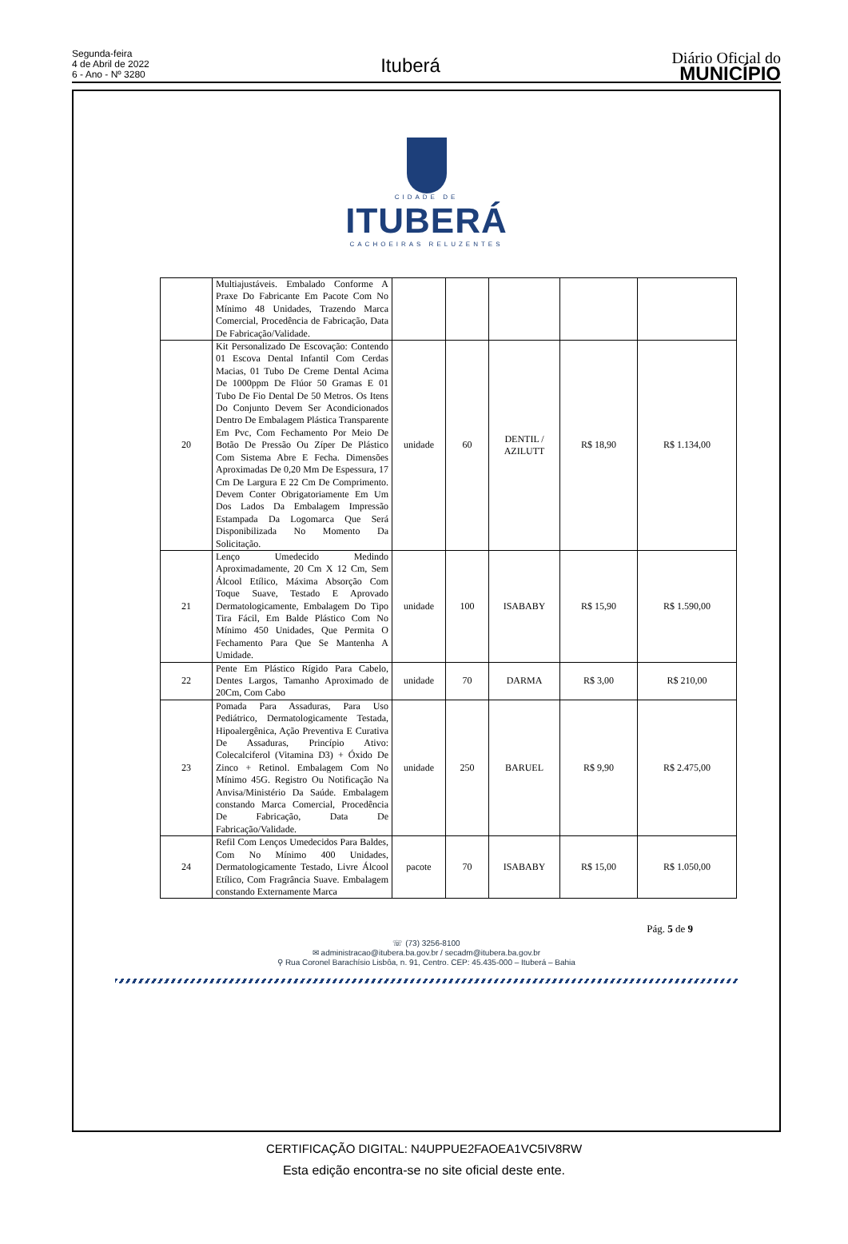Segunda-feira
4 de Abril de 2022
6 - Ano - Nº 3280
Ituberá
Diário Oficial do
MUNICÍPIO
CIDADE DE
ITUBERÁ
CACHOEIRAS RELUZENTES
| | Multiajustáveis. Embalado Conforme A Praxe Do Fabricante Em Pacote Com No Mínimo 48 Unidades, Trazendo Marca Comercial, Procedência de Fabricação, Data De Fabricação/Validade. | | | | | |
| 20 | Kit Personalizado De Escovação: Contendo 01 Escova Dental Infantil Com Cerdas Macias, 01 Tubo De Creme Dental Acima De 1000ppm De Flúor 50 Gramas E 01 Tubo De Fio Dental De 50 Metros. Os Itens Do Conjunto Devem Ser Acondicionados Dentro De Embalagem Plástica Transparente Em Pvc, Com Fechamento Por Meio De Botão De Pressão Ou Zíper De Plástico Com Sistema Abre E Fecha. Dimensões Aproximadas De 0,20 Mm De Espessura, 17 Cm De Largura E 22 Cm De Comprimento. Devem Conter Obrigatoriamente Em Um Dos Lados Da Embalagem Impressão Estampada Da Logomarca Que Será Disponibilizada No Momento Da Solicitação. | unidade | 60 | DENTIL / AZILUTT | R$ 18,90 | R$ 1.134,00 |
| 21 | Lenço Umedecido Medindo Aproximadamente, 20 Cm X 12 Cm, Sem Álcool Etílico, Máxima Absorção Com Toque Suave, Testado E Aprovado Dermatologicamente, Embalagem Do Tipo Tira Fácil, Em Balde Plástico Com No Mínimo 450 Unidades, Que Permita O Fechamento Para Que Se Mantenha A Umidade. | unidade | 100 | ISABABY | R$ 15,90 | R$ 1.590,00 |
| 22 | Pente Em Plástico Rígido Para Cabelo, Dentes Largos, Tamanho Aproximado de 20Cm, Com Cabo | unidade | 70 | DARMA | R$ 3,00 | R$ 210,00 |
| 23 | Pomada Para Assaduras, Para Uso Pediátrico, Dermatologicamente Testada, Hipoalergênica, Ação Preventiva E Curativa De Assaduras, Princípio Ativo: Colecalciferol (Vitamina D3) + Óxido De Zinco + Retinol. Embalagem Com No Mínimo 45G. Registro Ou Notificação Na Anvisa/Ministério Da Saúde. Embalagem constando Marca Comercial, Procedência De Fabricação, Data De Fabricação/Validade. | unidade | 250 | BARUEL | R$ 9,90 | R$ 2.475,00 |
| 24 | Refil Com Lenços Umedecidos Para Baldes, Com No Mínimo 400 Unidades, Dermatologicamente Testado, Livre Álcool Etílico, Com Fragrância Suave. Embalagem constando Externamente Marca | pacote | 70 | ISABABY | R$ 15,00 | R$ 1.050,00 |
Pág. 5 de 9
☏ (73) 3256-8100
✉ administracao@itubera.ba.gov.br / secadm@itubera.ba.gov.br
⚲ Rua Coronel Barachísio Lisbôa, n. 91, Centro. CEP: 45.435-000 – Ituberá – Bahia
CERTIFICAÇÃO DIGITAL: N4UPPUE2FAOEA1VC5IV8RW
Esta edição encontra-se no site oficial deste ente.